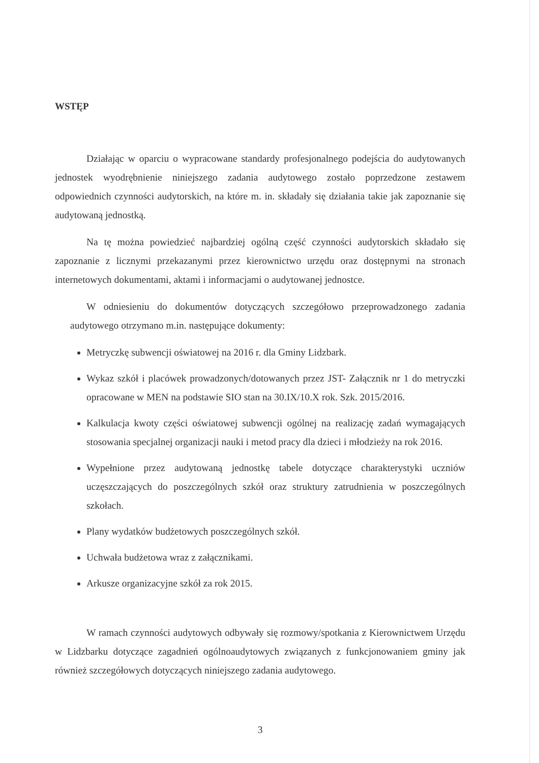WSTĘP
Działając w oparciu o wypracowane standardy profesjonalnego podejścia do audytowanych jednostek wyodrębnienie niniejszego zadania audytowego zostało poprzedzone zestawem odpowiednich czynności audytorskich, na które m. in. składały się działania takie jak zapoznanie się audytowaną jednostką.
Na tę można powiedzieć najbardziej ogólną część czynności audytorskich składało się zapoznanie z licznymi przekazanymi przez kierownictwo urzędu oraz dostępnymi na stronach internetowych dokumentami, aktami i informacjami o audytowanej jednostce.
W odniesieniu do dokumentów dotyczących szczegółowo przeprowadzonego zadania audytowego otrzymano m.in. następujące dokumenty:
Metryczkę subwencji oświatowej na 2016 r. dla Gminy Lidzbark.
Wykaz szkół i placówek prowadzonych/dotowanych przez JST- Załącznik nr 1 do metryczki opracowane w MEN na podstawie SIO stan na 30.IX/10.X rok. Szk. 2015/2016.
Kalkulacja kwoty części oświatowej subwencji ogólnej na realizację zadań wymagających stosowania specjalnej organizacji nauki i metod pracy dla dzieci i młodzieży na rok 2016.
Wypełnione przez audytowaną jednostkę tabele dotyczące charakterystyki uczniów uczęszczających do poszczególnych szkół oraz struktury zatrudnienia w poszczególnych szkołach.
Plany wydatków budżetowych poszczególnych szkół.
Uchwała budżetowa wraz z załącznikami.
Arkusze organizacyjne szkół za rok 2015.
W ramach czynności audytowych odbywały się rozmowy/spotkania z Kierownictwem Urzędu w Lidzbarku dotyczące zagadnień ogólnoaudytowych związanych z funkcjonowaniem gminy jak również szczegółowych dotyczących niniejszego zadania audytowego.
3